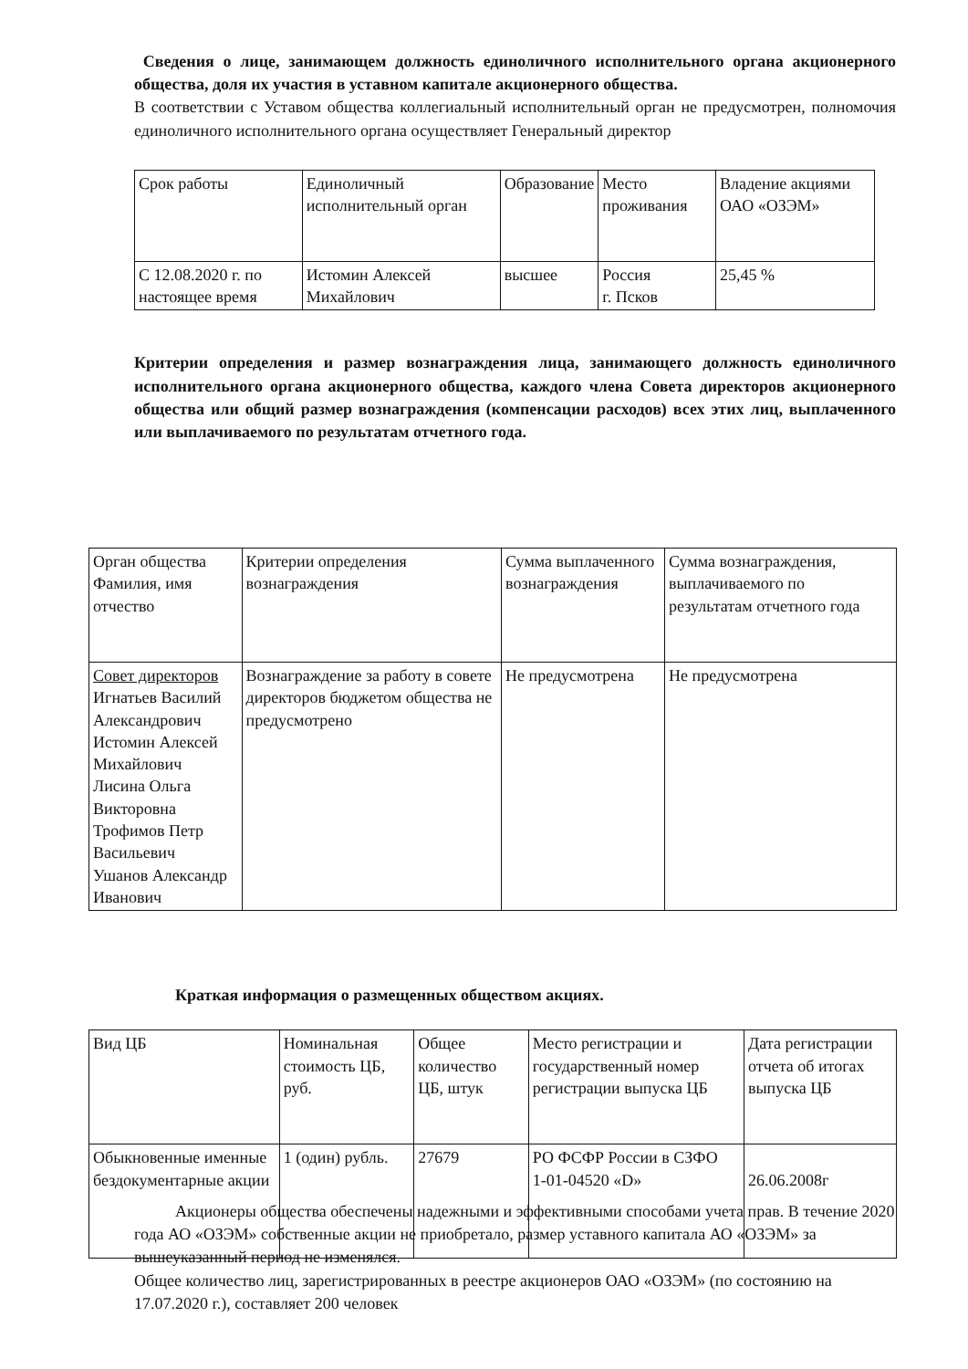Сведения о лице, занимающем должность единоличного исполнительного органа акционерного общества, доля их участия в уставном капитале акционерного общества.
В соответствии с Уставом общества коллегиальный исполнительный орган не предусмотрен, полномочия единоличного исполнительного органа осуществляет Генеральный директор
| Срок работы | Единоличный исполнительный орган | Образование | Место проживания | Владение акциями ОАО «ОЗЭМ» |
| С 12.08.2020 г. по настоящее время | Истомин Алексей Михайлович | высшее | Россия г. Псков | 25,45 % |
Критерии определения и размер вознаграждения лица, занимающего должность единоличного исполнительного органа акционерного общества, каждого члена Совета директоров акционерного общества или общий размер вознаграждения (компенсации расходов) всех этих лиц, выплаченного или выплачиваемого по результатам отчетного года.
| Орган общества Фамилия, имя отчество | Критерии определения вознаграждения | Сумма выплаченного вознаграждения | Сумма вознаграждения, выплачиваемого по результатам отчетного года |
| Совет директоров Игнатьев Василий Александрович Истомин Алексей Михайлович Лисина Ольга Викторовна Трофимов Петр Васильевич Ушанов Александр Иванович | Вознаграждение за работу в совете директоров бюджетом общества не предусмотрено | Не предусмотрена | Не предусмотрена |
Краткая информация о размещенных обществом акциях.
| Вид ЦБ | Номинальная стоимость ЦБ, руб. | Общее количество ЦБ, штук | Место регистрации и государственный номер регистрации выпуска ЦБ | Дата регистрации отчета об итогах выпуска ЦБ |
| Обыкновенные именные бездокументарные акции | 1 (один) рубль. | 27679 | РО ФСФР России в СЗФО 1-01-04520 «D» | 26.06.2008г |
Акционеры общества обеспечены надежными и эффективными способами учета прав. В течение 2020 года АО «ОЗЭМ» собственные акции не приобретало, размер уставного капитала АО «ОЗЭМ» за вышеуказанный период не изменялся.
Общее количество лиц, зарегистрированных в реестре акционеров ОАО «ОЗЭМ» (по состоянию на 17.07.2020 г.), составляет 200 человек